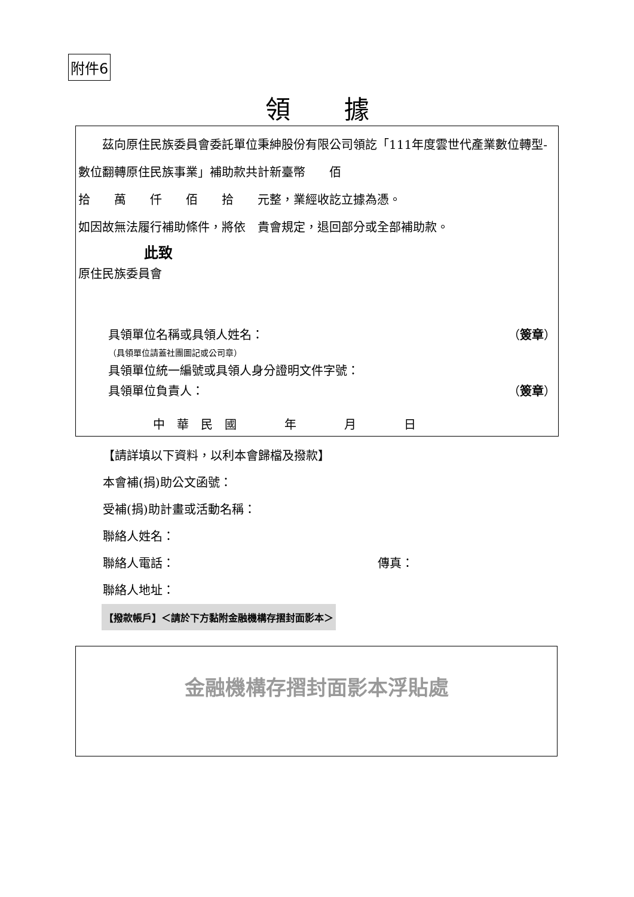附件6
領據
　　茲向原住民族委員會委託單位秉紳股份有限公司領訖「111年度雲世代產業數位轉型-數位翻轉原住民族事業」補助款共計新臺幣　　佰
拾　　萬　　仟　　佰　　拾　　元整，業經收訖立據為憑。
如因故無法履行補助條件，將依　貴會規定，退回部分或全部補助款。
此致
原住民族委員會
具領單位名稱或具領人姓名： （簽章）
（具領單位請蓋社團圖記或公司章）
具領單位統一編號或具領人身分證明文件字號：
具領單位負責人： （簽章）
中　華　民　國　　　　年　　　　月　　　　日
【請詳填以下資料，以利本會歸檔及撥款】
本會補(捐)助公文函號：
受補(捐)助計畫或活動名稱：
聯絡人姓名：
聯絡人電話： 傳真：
聯絡人地址：
【撥款帳戶】＜請於下方黏附金融機構存摺封面影本＞
金融機構存摺封面影本浮貼處